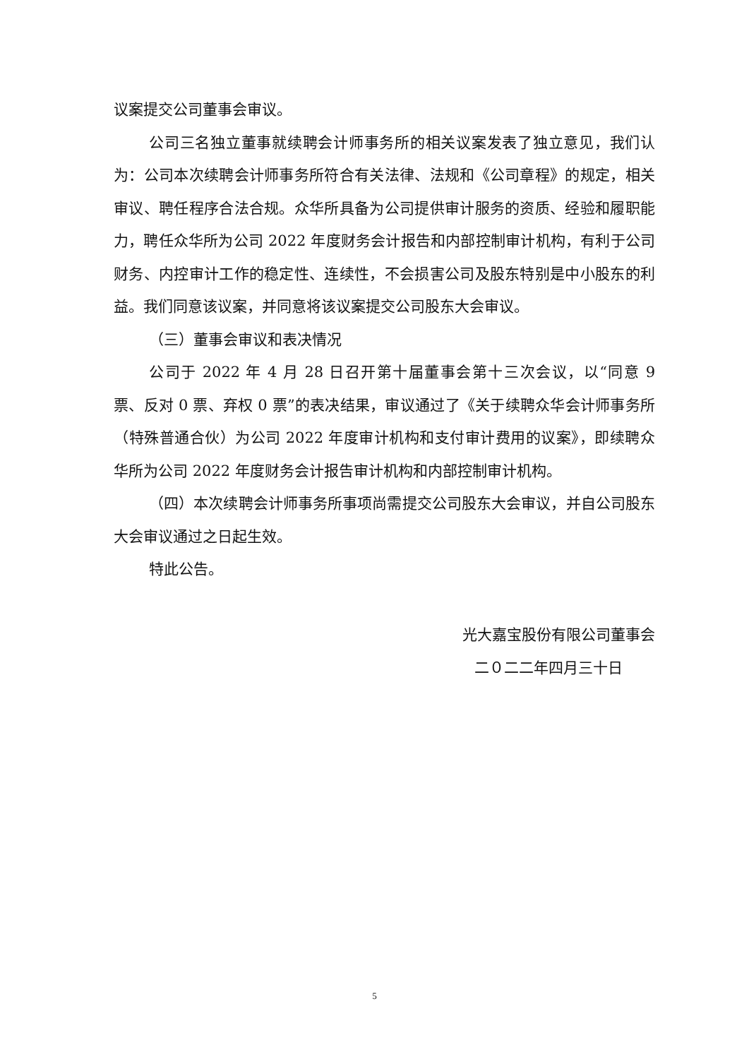议案提交公司董事会审议。
公司三名独立董事就续聘会计师事务所的相关议案发表了独立意见，我们认为：公司本次续聘会计师事务所符合有关法律、法规和《公司章程》的规定，相关审议、聘任程序合法合规。众华所具备为公司提供审计服务的资质、经验和履职能力，聘任众华所为公司 2022 年度财务会计报告和内部控制审计机构，有利于公司财务、内控审计工作的稳定性、连续性，不会损害公司及股东特别是中小股东的利益。我们同意该议案，并同意将该议案提交公司股东大会审议。
（三）董事会审议和表决情况
公司于 2022 年 4 月 28 日召开第十届董事会第十三次会议，以“同意 9 票、反对 0 票、弃权 0 票”的表决结果，审议通过了《关于续聘众华会计师事务所（特殊普通合伙）为公司 2022 年度审计机构和支付审计费用的议案》，即续聘众华所为公司 2022 年度财务会计报告审计机构和内部控制审计机构。
（四）本次续聘会计师事务所事项尚需提交公司股东大会审议，并自公司股东大会审议通过之日起生效。
特此公告。
光大嘉宝股份有限公司董事会
二０二二年四月三十日
5